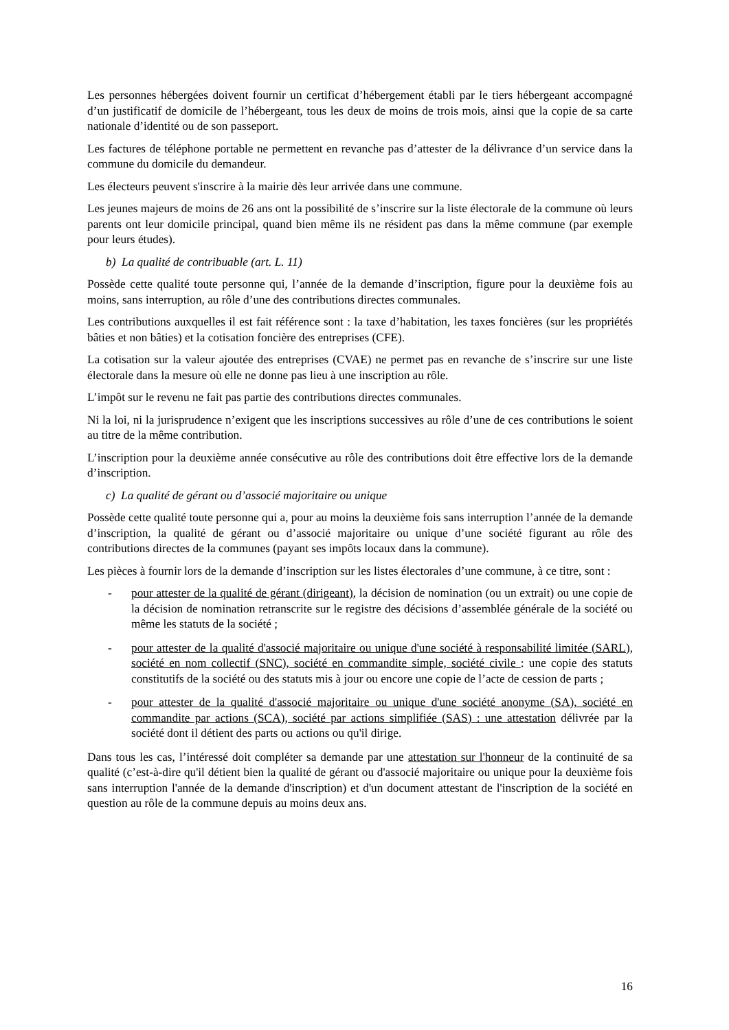Les personnes hébergées doivent fournir un certificat d’hébergement établi par le tiers hébergeant accompagné d’un justificatif de domicile de l’hébergeant, tous les deux de moins de trois mois, ainsi que la copie de sa carte nationale d’identité ou de son passeport.
Les factures de téléphone portable ne permettent en revanche pas d’attester de la délivrance d’un service dans la commune du domicile du demandeur.
Les électeurs peuvent s'inscrire à la mairie dès leur arrivée dans une commune.
Les jeunes majeurs de moins de 26 ans ont la possibilité de s’inscrire sur la liste électorale de la commune où leurs parents ont leur domicile principal, quand bien même ils ne résident pas dans la même commune (par exemple pour leurs études).
b) La qualité de contribuable (art. L. 11)
Possède cette qualité toute personne qui, l’année de la demande d’inscription, figure pour la deuxième fois au moins, sans interruption, au rôle d’une des contributions directes communales.
Les contributions auxquelles il est fait référence sont : la taxe d’habitation, les taxes foncières (sur les propriétés bâties et non bâties) et la cotisation foncière des entreprises (CFE).
La cotisation sur la valeur ajoutée des entreprises (CVAE) ne permet pas en revanche de s’inscrire sur une liste électorale dans la mesure où elle ne donne pas lieu à une inscription au rôle.
L’impôt sur le revenu ne fait pas partie des contributions directes communales.
Ni la loi, ni la jurisprudence n’exigent que les inscriptions successives au rôle d’une de ces contributions le soient au titre de la même contribution.
L’inscription pour la deuxième année consécutive au rôle des contributions doit être effective lors de la demande d’inscription.
c) La qualité de gérant ou d’associé majoritaire ou unique
Possède cette qualité toute personne qui a, pour au moins la deuxième fois sans interruption l’année de la demande d’inscription, la qualité de gérant ou d’associé majoritaire ou unique d’une société figurant au rôle des contributions directes de la communes (payant ses impôts locaux dans la commune).
Les pièces à fournir lors de la demande d’inscription sur les listes électorales d’une commune, à ce titre, sont :
- pour attester de la qualité de gérant (dirigeant), la décision de nomination (ou un extrait) ou une copie de la décision de nomination retranscrite sur le registre des décisions d’assemblée générale de la société ou même les statuts de la société ;
- pour attester de la qualité d'associé majoritaire ou unique d'une société à responsabilité limitée (SARL), société en nom collectif (SNC), société en commandite simple, société civile : une copie des statuts constitutifs de la société ou des statuts mis à jour ou encore une copie de l’acte de cession de parts ;
- pour attester de la qualité d'associé majoritaire ou unique d'une société anonyme (SA), société en commandite par actions (SCA), société par actions simplifiée (SAS) : une attestation délivrée par la société dont il détient des parts ou actions ou qu'il dirige.
Dans tous les cas, l’intéressé doit compléter sa demande par une attestation sur l'honneur de la continuité de sa qualité (c’est-à-dire qu'il détient bien la qualité de gérant ou d'associé majoritaire ou unique pour la deuxième fois sans interruption l'année de la demande d'inscription) et d'un document attestant de l'inscription de la société en question au rôle de la commune depuis au moins deux ans.
16